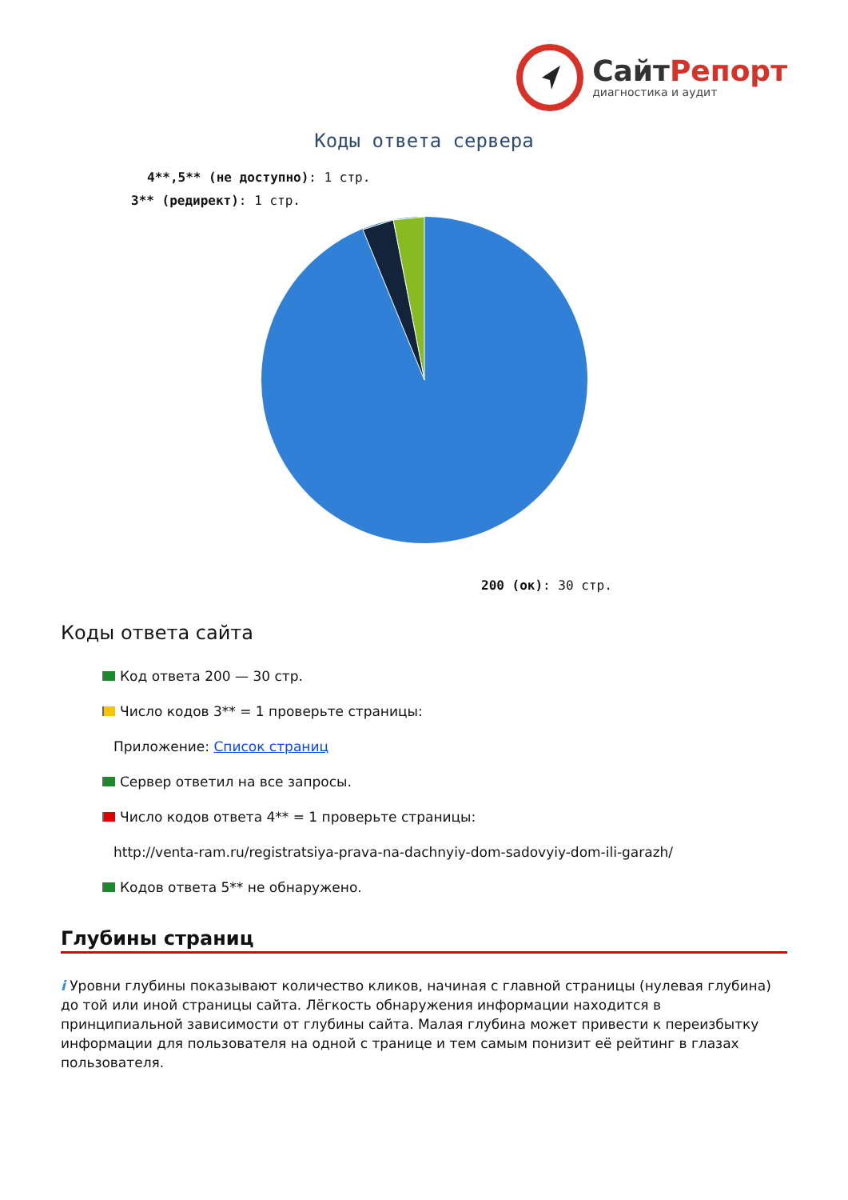Сайт Репорт
диагностика и аудит
Коды ответа сервера
4**,5** (не доступно): 1 стр.
3** (редирект): 1 стр.
200 (ок): 30 стр.
Коды ответа сайта
Код ответа 200 — 30 стр.
Число кодов 3** = 1 проверьте страницы:
Приложение: Список страниц
Сервер ответил на все запросы.
Число кодов ответа 4** = 1 проверьте страницы:
http://venta-ram.ru/registratsiya-prava-na-dachnyiy-dom-sadovyiy-dom-ili-garazh/
Кодов ответа 5** не обнаружено.
Глубины страниц
i Уровни глубины показывают количество кликов, начиная с главной страницы (нулевая глубина) до той или иной страницы сайта. Лёгкость обнаружения информации находится в принципиальной зависимости от глубины сайта. Малая глубина может привести к переизбытку информации для пользователя на одной с транице и тем самым понизит её рейтинг в глазах пользователя.